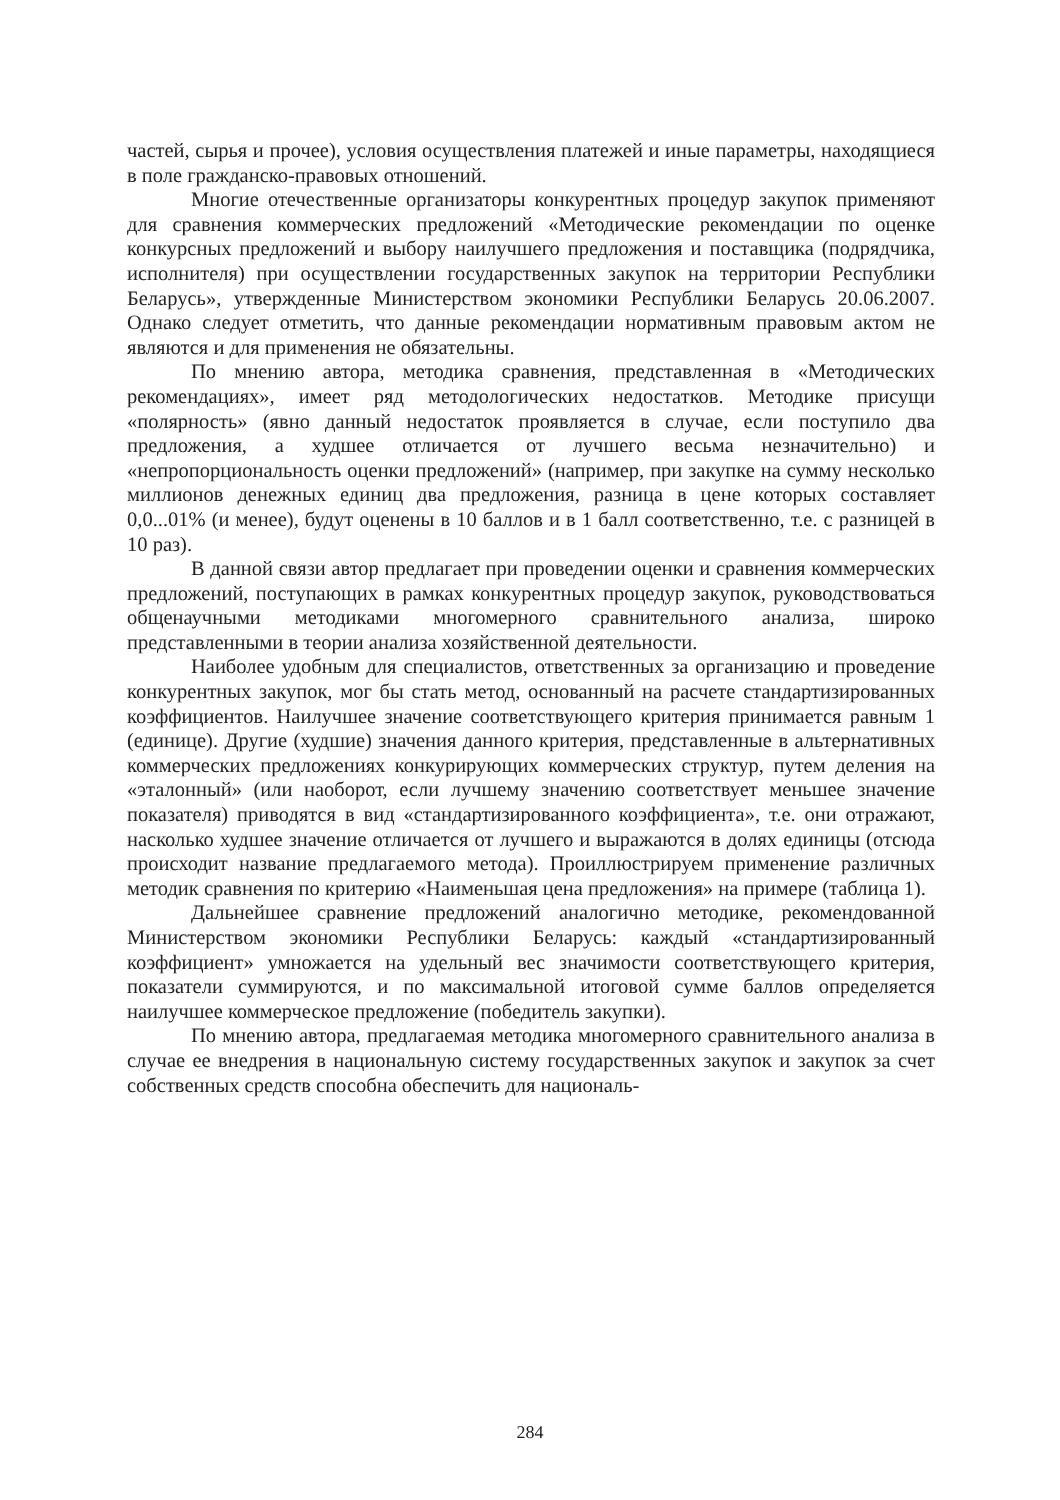частей, сырья и прочее), условия осуществления платежей и иные параметры, находящиеся в поле гражданско-правовых отношений.
Многие отечественные организаторы конкурентных процедур закупок применяют для сравнения коммерческих предложений «Методические рекомендации по оценке конкурсных предложений и выбору наилучшего предложения и поставщика (подрядчика, исполнителя) при осуществлении государственных закупок на территории Республики Беларусь», утвержденные Министерством экономики Республики Беларусь 20.06.2007. Однако следует отметить, что данные рекомендации нормативным правовым актом не являются и для применения не обязательны.
По мнению автора, методика сравнения, представленная в «Методических рекомендациях», имеет ряд методологических недостатков. Методике присущи «полярность» (явно данный недостаток проявляется в случае, если поступило два предложения, а худшее отличается от лучшего весьма незначительно) и «непропорциональность оценки предложений» (например, при закупке на сумму несколько миллионов денежных единиц два предложения, разница в цене которых составляет 0,0...01% (и менее), будут оценены в 10 баллов и в 1 балл соответственно, т.е. с разницей в 10 раз).
В данной связи автор предлагает при проведении оценки и сравнения коммерческих предложений, поступающих в рамках конкурентных процедур закупок, руководствоваться общенаучными методиками многомерного сравнительного анализа, широко представленными в теории анализа хозяйственной деятельности.
Наиболее удобным для специалистов, ответственных за организацию и проведение конкурентных закупок, мог бы стать метод, основанный на расчете стандартизированных коэффициентов. Наилучшее значение соответствующего критерия принимается равным 1 (единице). Другие (худшие) значения данного критерия, представленные в альтернативных коммерческих предложениях конкурирующих коммерческих структур, путем деления на «эталонный» (или наоборот, если лучшему значению соответствует меньшее значение показателя) приводятся в вид «стандартизированного коэффициента», т.е. они отражают, насколько худшее значение отличается от лучшего и выражаются в долях единицы (отсюда происходит название предлагаемого метода). Проиллюстрируем применение различных методик сравнения по критерию «Наименьшая цена предложения» на примере (таблица 1).
Дальнейшее сравнение предложений аналогично методике, рекомендованной Министерством экономики Республики Беларусь: каждый «стандартизированный коэффициент» умножается на удельный вес значимости соответствующего критерия, показатели суммируются, и по максимальной итоговой сумме баллов определяется наилучшее коммерческое предложение (победитель закупки).
По мнению автора, предлагаемая методика многомерного сравнительного анализа в случае ее внедрения в национальную систему государственных закупок и закупок за счет собственных средств способна обеспечить для националь-
284